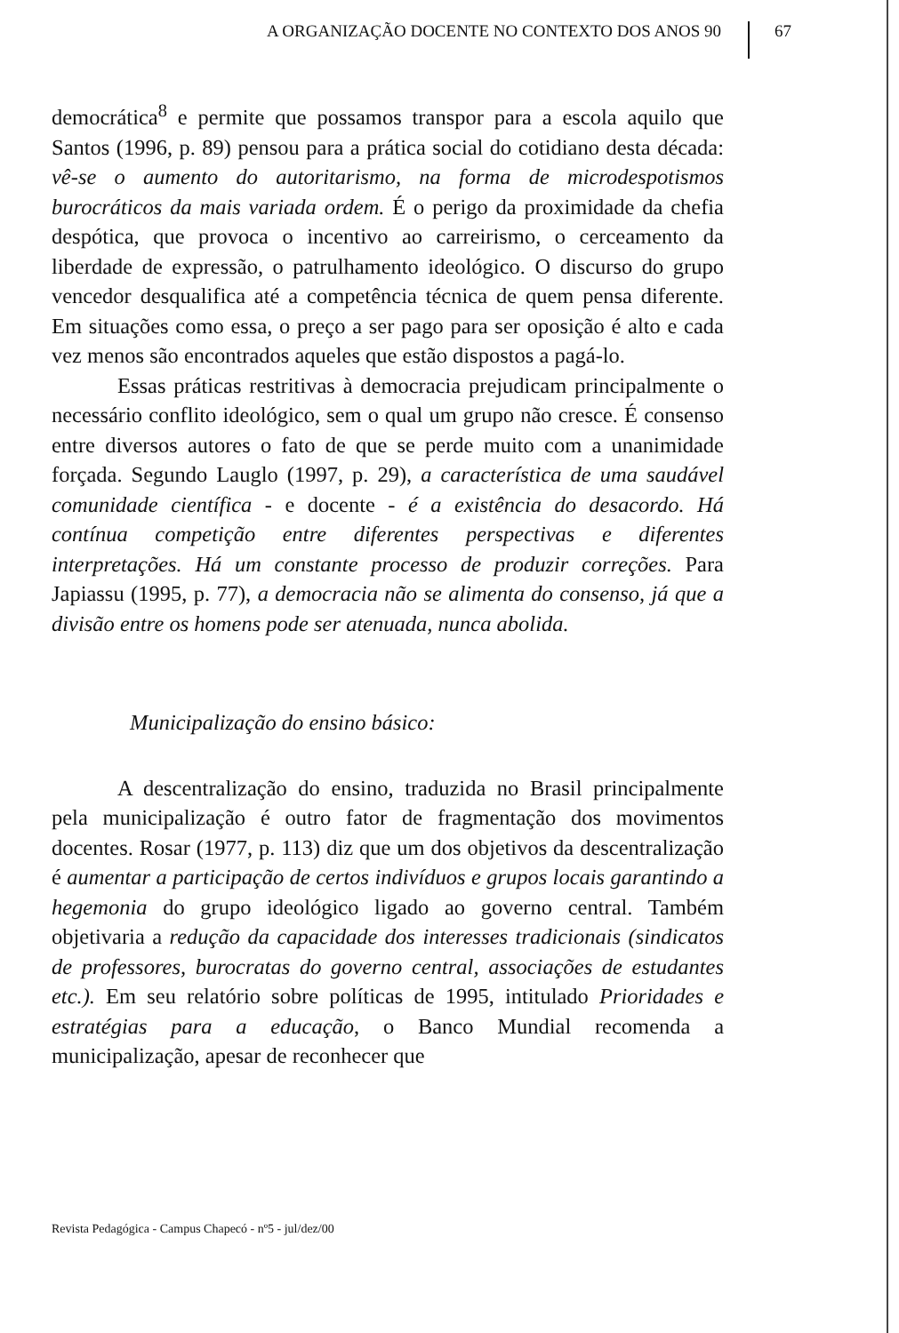A ORGANIZAÇÃO DOCENTE NO CONTEXTO DOS ANOS 90
67
democrática<sup>8</sup> e permite que possamos transpor para a escola aquilo que Santos (1996, p. 89) pensou para a prática social do cotidiano desta década: vê-se o aumento do autoritarismo, na forma de microdespotismos burocráticos da mais variada ordem. É o perigo da proximidade da chefia despótica, que provoca o incentivo ao carreirismo, o cerceamento da liberdade de expressão, o patrulhamento ideológico. O discurso do grupo vencedor desqualifica até a competência técnica de quem pensa diferente. Em situações como essa, o preço a ser pago para ser oposição é alto e cada vez menos são encontrados aqueles que estão dispostos a pagá-lo.
Essas práticas restritivas à democracia prejudicam principalmente o necessário conflito ideológico, sem o qual um grupo não cresce. É consenso entre diversos autores o fato de que se perde muito com a unanimidade forçada. Segundo Lauglo (1997, p. 29), a característica de uma saudável comunidade científica - e docente - é a existência do desacordo. Há contínua competição entre diferentes perspectivas e diferentes interpretações. Há um constante processo de produzir correções. Para Japiassu (1995, p. 77), a democracia não se alimenta do consenso, já que a divisão entre os homens pode ser atenuada, nunca abolida.
Municipalização do ensino básico:
A descentralização do ensino, traduzida no Brasil principalmente pela municipalização é outro fator de fragmentação dos movimentos docentes. Rosar (1977, p. 113) diz que um dos objetivos da descentralização é aumentar a participação de certos indivíduos e grupos locais garantindo a hegemonia do grupo ideológico ligado ao governo central. Também objetivaria a redução da capacidade dos interesses tradicionais (sindicatos de professores, burocratas do governo central, associações de estudantes etc.). Em seu relatório sobre políticas de 1995, intitulado Prioridades e estratégias para a educação, o Banco Mundial recomenda a municipalização, apesar de reconhecer que
Revista Pedagógica - Campus Chapecó - nº5 - jul/dez/00